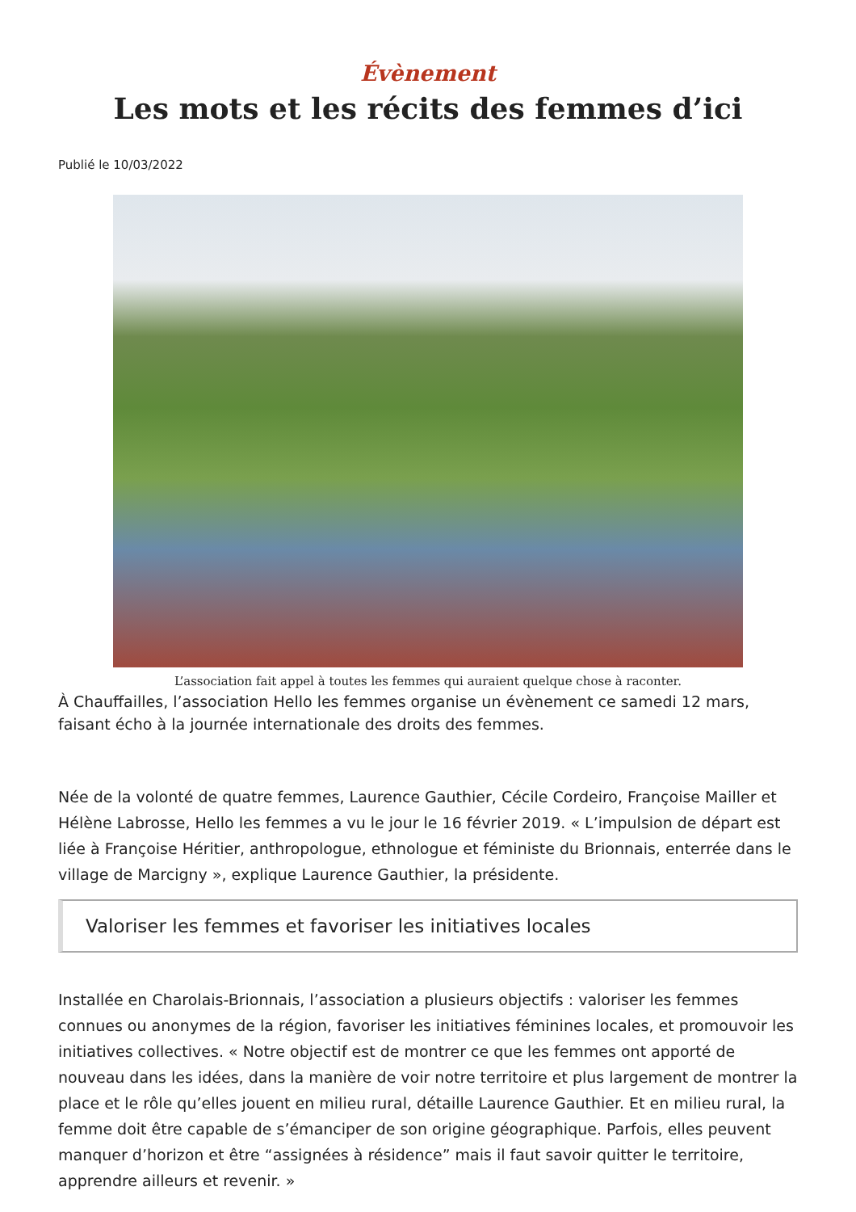Évènement
Les mots et les récits des femmes d’ici
Publié le 10/03/2022
L’association fait appel à toutes les femmes qui auraient quelque chose à raconter.
À Chauffailles, l’association Hello les femmes organise un évènement ce samedi 12 mars, faisant écho à la journée internationale des droits des femmes.
Née de la volonté de quatre femmes, Laurence Gauthier, Cécile Cordeiro, Françoise Mailler et Hélène Labrosse, Hello les femmes a vu le jour le 16 février 2019. « L’impulsion de départ est liée à Françoise Héritier, anthropologue, ethnologue et féministe du Brionnais, enterrée dans le village de Marcigny », explique Laurence Gauthier, la présidente.
Valoriser les femmes et favoriser les initiatives locales
Installée en Charolais-Brionnais, l’association a plusieurs objectifs : valoriser les femmes connues ou anonymes de la région, favoriser les initiatives féminines locales, et promouvoir les initiatives collectives. « Notre objectif est de montrer ce que les femmes ont apporté de nouveau dans les idées, dans la manière de voir notre territoire et plus largement de montrer la place et le rôle qu’elles jouent en milieu rural, détaille Laurence Gauthier. Et en milieu rural, la femme doit être capable de s’émanciper de son origine géographique. Parfois, elles peuvent manquer d’horizon et être “assignées à résidence” mais il faut savoir quitter le territoire, apprendre ailleurs et revenir. »